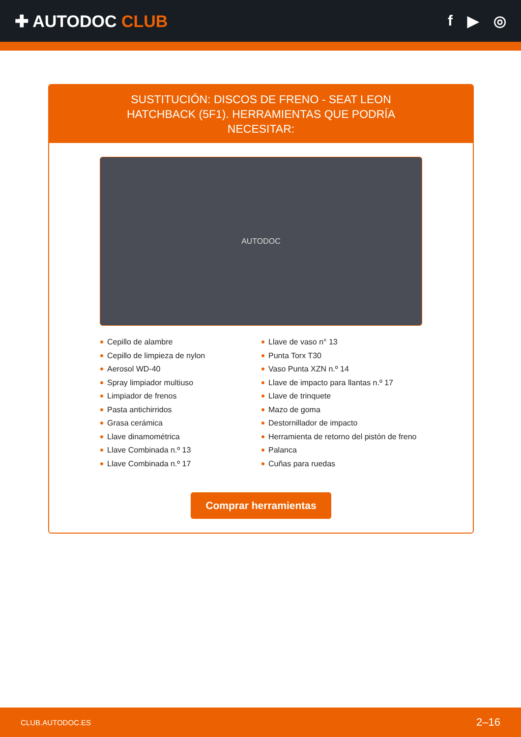✚ AUTODOC CLUB f ▶ ◎
SUSTITUCIÓN: DISCOS DE FRENO - SEAT LEON HATCHBACK (5F1). HERRAMIENTAS QUE PODRÍA NECESITAR:
AUTODOC
Cepillo de alambre
Cepillo de limpieza de nylon
Aerosol WD-40
Spray limpiador multiuso
Limpiador de frenos
Pasta antichirridos
Grasa cerámica
Llave dinamométrica
Llave Combinada n.º 13
Llave Combinada n.º 17
Llave de vaso n° 13
Punta Torx T30
Vaso Punta XZN n.º 14
Llave de impacto para llantas n.º 17
Llave de trinquete
Mazo de goma
Destornillador de impacto
Herramienta de retorno del pistón de freno
Palanca
Cuñas para ruedas
Comprar herramientas
CLUB.AUTODOC.ES 2–16